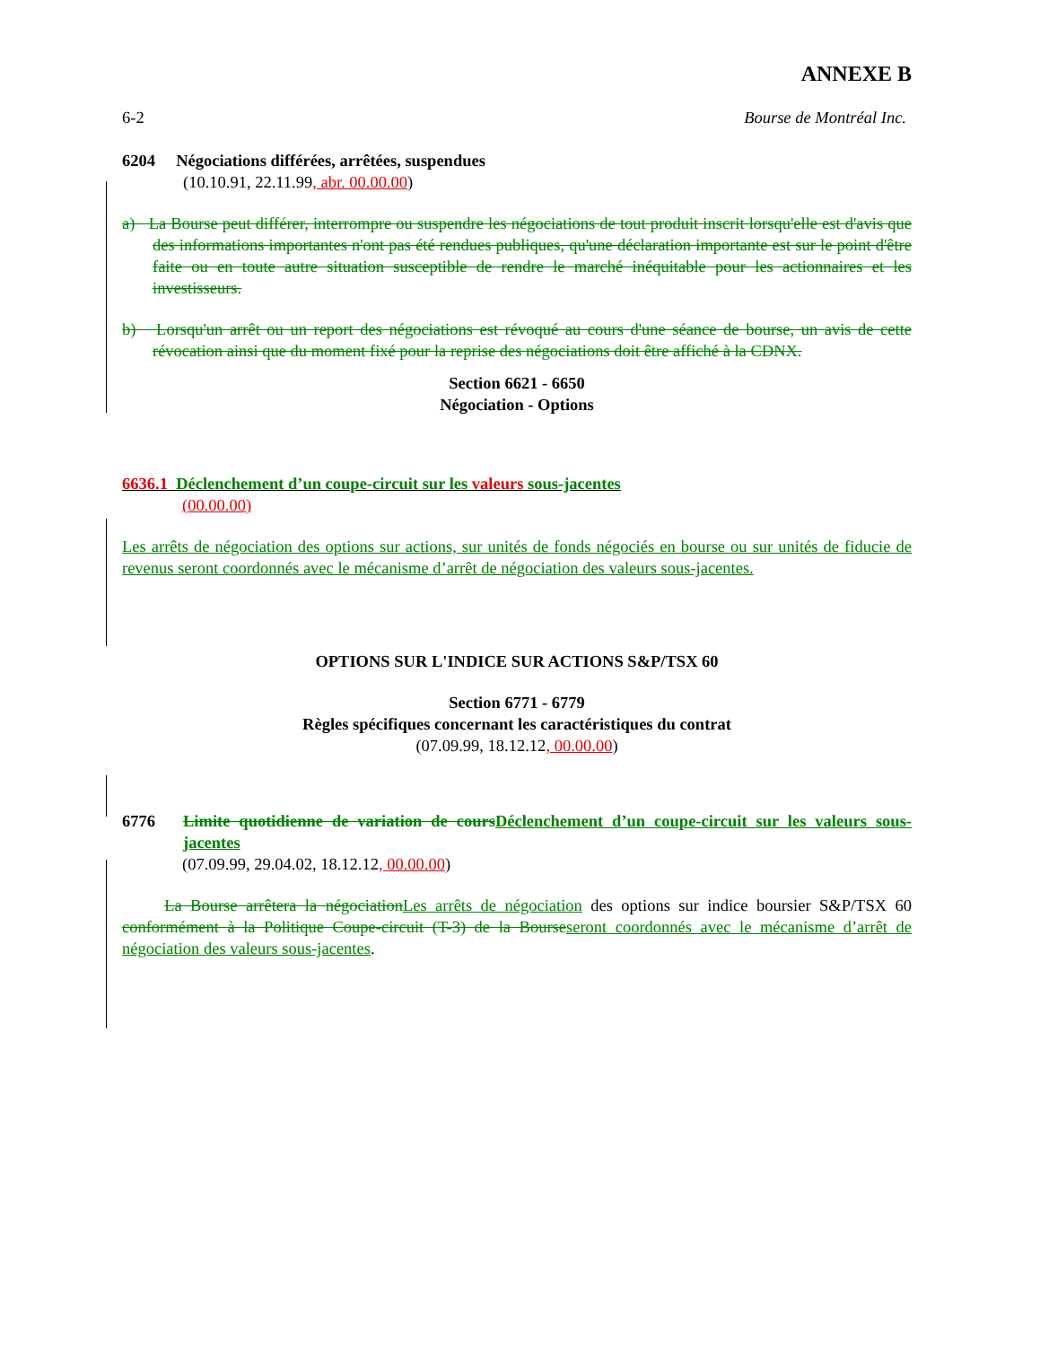ANNEXE B
6-2 Bourse de Montréal Inc.
6204 Négociations différées, arrêtées, suspendues
(10.10.91, 22.11.99, abr. 00.00.00)
a) La Bourse peut différer, interrompre ou suspendre les négociations de tout produit inscrit lorsqu'elle est d'avis que des informations importantes n'ont pas été rendues publiques, qu'une déclaration importante est sur le point d'être faite ou en toute autre situation susceptible de rendre le marché inéquitable pour les actionnaires et les investisseurs.
b) Lorsqu'un arrêt ou un report des négociations est révoqué au cours d'une séance de bourse, un avis de cette révocation ainsi que du moment fixé pour la reprise des négociations doit être affiché à la CDNX.
Section 6621 - 6650
Négociation - Options
6636.1 Déclenchement d’un coupe-circuit sur les valeurs sous-jacentes
(00.00.00)
Les arrêts de négociation des options sur actions, sur unités de fonds négociés en bourse ou sur unités de fiducie de revenus seront coordonnés avec le mécanisme d’arrêt de négociation des valeurs sous-jacentes.
OPTIONS SUR L'INDICE SUR ACTIONS S&P/TSX 60
Section 6771 - 6779
Règles spécifiques concernant les caractéristiques du contrat
(07.09.99, 18.12.12, 00.00.00)
6776 Limite quotidienne de variation de cours Déclenchement d’un coupe-circuit sur les valeurs sous-jacentes
(07.09.99, 29.04.02, 18.12.12, 00.00.00)
La Bourse arrêtera la négociation Les arrêts de négociation des options sur indice boursier S&P/TSX 60 conformément à la Politique Coupe-circuit (T-3) de la Bourse seront coordonnés avec le mécanisme d’arrêt de négociation des valeurs sous-jacentes.